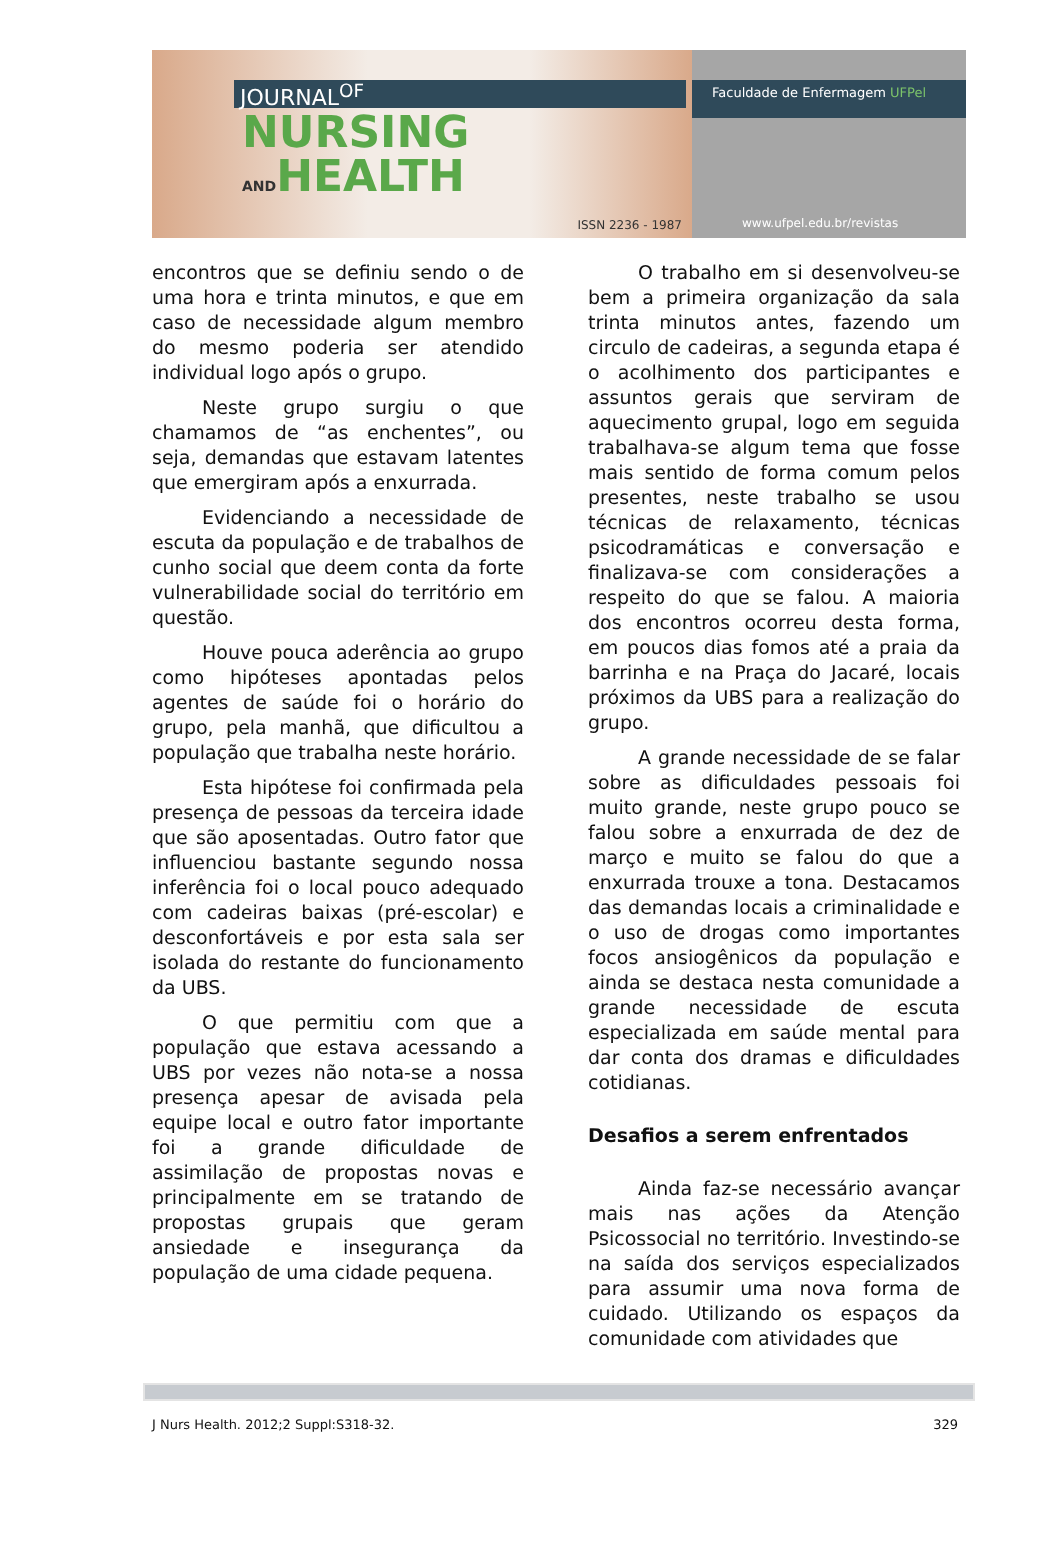JOURNAL<sup>OF</sup>
NURSING
ANDHEALTH
ISSN 2236 - 1987
Faculdade de Enfermagem UFPel
www.ufpel.edu.br/revistas
encontros que se definiu sendo o de uma hora e trinta minutos, e que em caso de necessidade algum membro do mesmo poderia ser atendido individual logo após o grupo.
Neste grupo surgiu o que chamamos de “as enchentes”, ou seja, demandas que estavam latentes que emergiram após a enxurrada.
Evidenciando a necessidade de escuta da população e de trabalhos de cunho social que deem conta da forte vulnerabilidade social do território em questão.
Houve pouca aderência ao grupo como hipóteses apontadas pelos agentes de saúde foi o horário do grupo, pela manhã, que dificultou a população que trabalha neste horário.
Esta hipótese foi confirmada pela presença de pessoas da terceira idade que são aposentadas. Outro fator que influenciou bastante segundo nossa inferência foi o local pouco adequado com cadeiras baixas (pré-escolar) e desconfortáveis e por esta sala ser isolada do restante do funcionamento da UBS.
O que permitiu com que a população que estava acessando a UBS por vezes não nota-se a nossa presença apesar de avisada pela equipe local e outro fator importante foi a grande dificuldade de assimilação de propostas novas e principalmente em se tratando de propostas grupais que geram ansiedade e insegurança da população de uma cidade pequena.
O trabalho em si desenvolveu-se bem a primeira organização da sala trinta minutos antes, fazendo um circulo de cadeiras, a segunda etapa é o acolhimento dos participantes e assuntos gerais que serviram de aquecimento grupal, logo em seguida trabalhava-se algum tema que fosse mais sentido de forma comum pelos presentes, neste trabalho se usou técnicas de relaxamento, técnicas psicodramáticas e conversação e finalizava-se com considerações a respeito do que se falou. A maioria dos encontros ocorreu desta forma, em poucos dias fomos até a praia da barrinha e na Praça do Jacaré, locais próximos da UBS para a realização do grupo.
A grande necessidade de se falar sobre as dificuldades pessoais foi muito grande, neste grupo pouco se falou sobre a enxurrada de dez de março e muito se falou do que a enxurrada trouxe a tona. Destacamos das demandas locais a criminalidade e o uso de drogas como importantes focos ansiogênicos da população e ainda se destaca nesta comunidade a grande necessidade de escuta especializada em saúde mental para dar conta dos dramas e dificuldades cotidianas.
Desafios a serem enfrentados
Ainda faz-se necessário avançar mais nas ações da Atenção Psicossocial no território. Investindo-se na saída dos serviços especializados para assumir uma nova forma de cuidado. Utilizando os espaços da comunidade com atividades que
J Nurs Health. 2012;2 Suppl:S318-32. 329